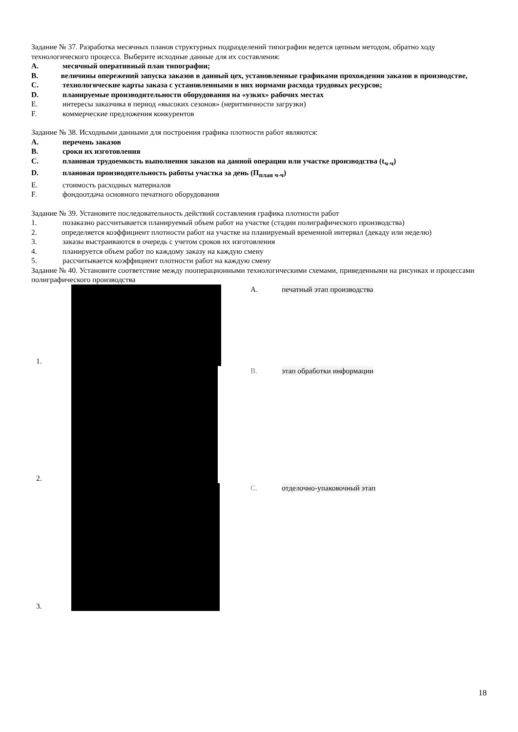Задание № 37. Разработка месячных планов структурных подразделений типографии ведется цепным методом, обратно ходу технологического процесса. Выберите исходные данные для их составления:
A. месячный оперативный план типографии;
B. величины опережений запуска заказов в данный цех, установленные графиками прохождения заказов в производстве,
C. технологические карты заказа с установленными в них нормами расхода трудовых ресурсов;
D. планируемые производительности оборудования на «узких» рабочих местах
E. интересы заказчика в период «высоких сезонов» (неритмичности загрузки)
F. коммерческие предложения конкурентов
Задание № 38. Исходными данными для построения графика плотности работ являются:
A. перечень заказов
B. сроки их изготовления
C. плановая трудоемкость выполнения заказов на данной операции или участке производства (t<sub>ч-ч</sub>)
D. плановая производительность работы участка за день (П<sub>план ч-ч</sub>)
E. стоимость расходных материалов
F. фондоотдача основного печатного оборудования
Задание № 39. Установите последовательность действий составления графика плотности работ
1. позаказно рассчитывается планируемый объем работ на участке (стадии полиграфического производства)
2. определяется коэффициент плотности работ на участке на планируемый временной интервал (декаду или неделю)
3. заказы выстраиваются в очередь с учетом сроков их изготовления
4. планируется объем работ по каждому заказу на каждую смену
5. рассчитывается коэффициент плотности работ на каждую смену
Задание № 40. Установите соответствие между пооперационными технологическими схемами, приведенными на рисунках и процессами полиграфического производства
1.
A. печатный этап производства
2.
B. этап обработки информации
3.
C. отделочно-упаковочный этап
18